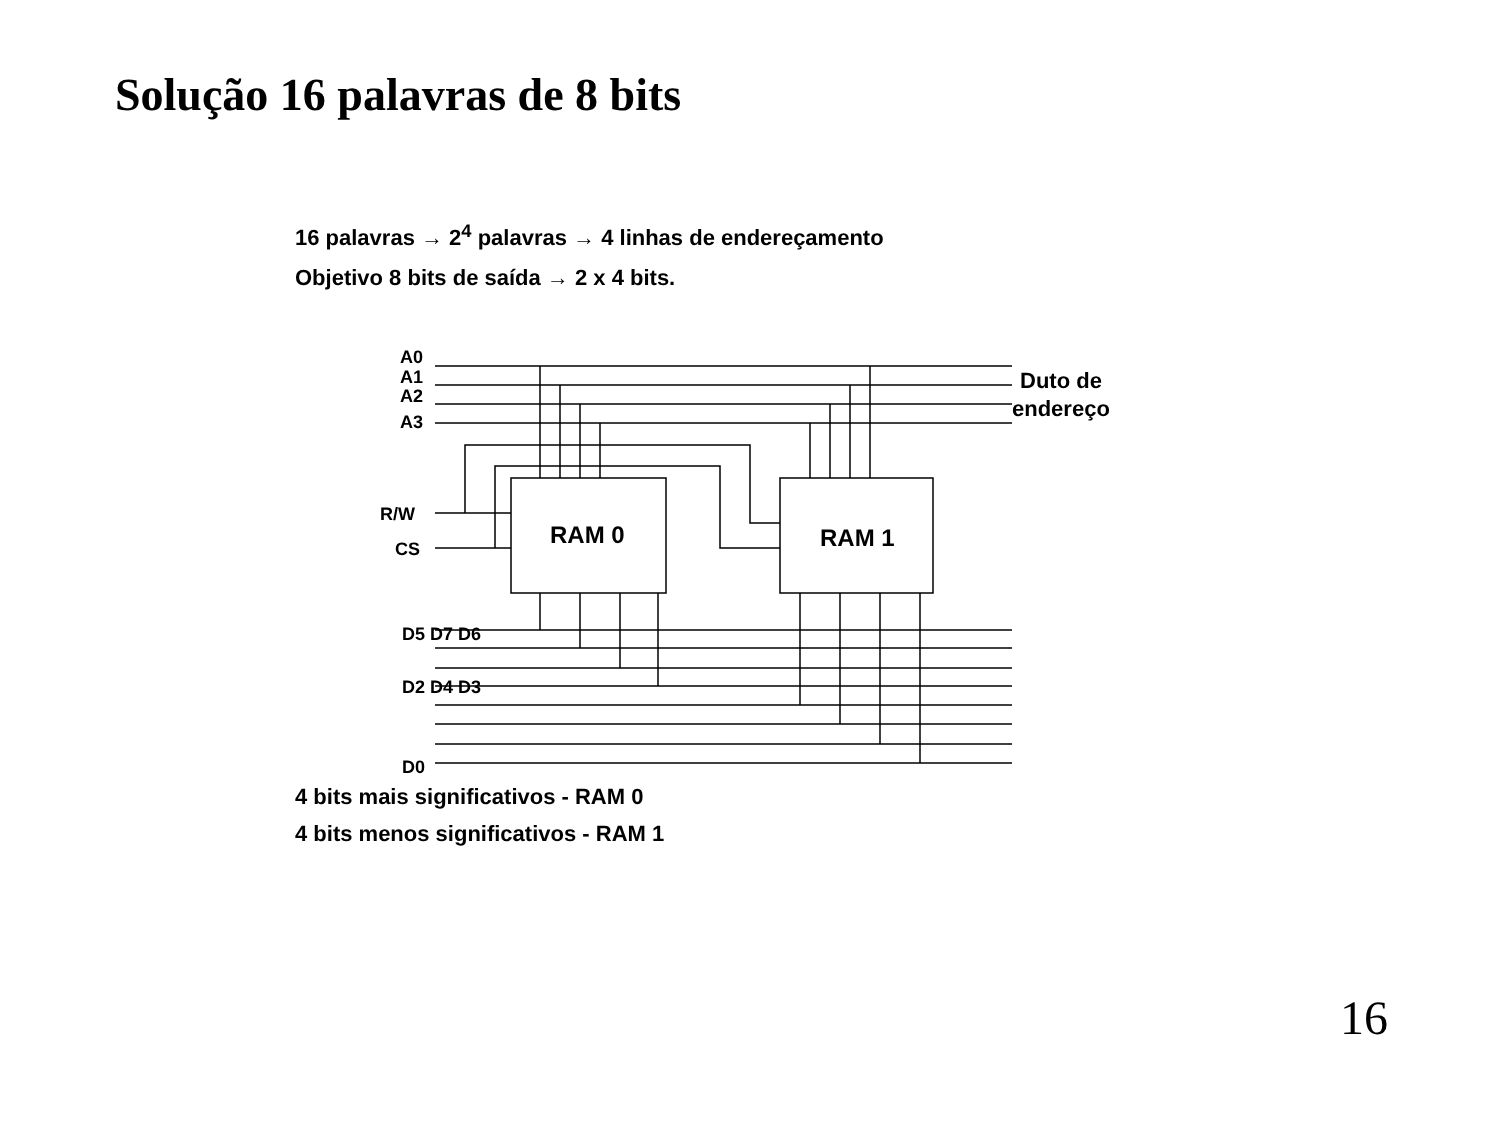Solução 16 palavras de 8 bits
16 palavras → 2<sup>4</sup> palavras → 4 linhas de endereçamento
Objetivo 8 bits de saída → 2 x 4 bits.
A0
A1
A2
A3
R/W
CS
RAM 0
RAM 1
Duto de
endereço
D5 D7 D6
D2 D4 D3
D0
4 bits mais significativos - RAM 0
4 bits menos significativos - RAM 1
16